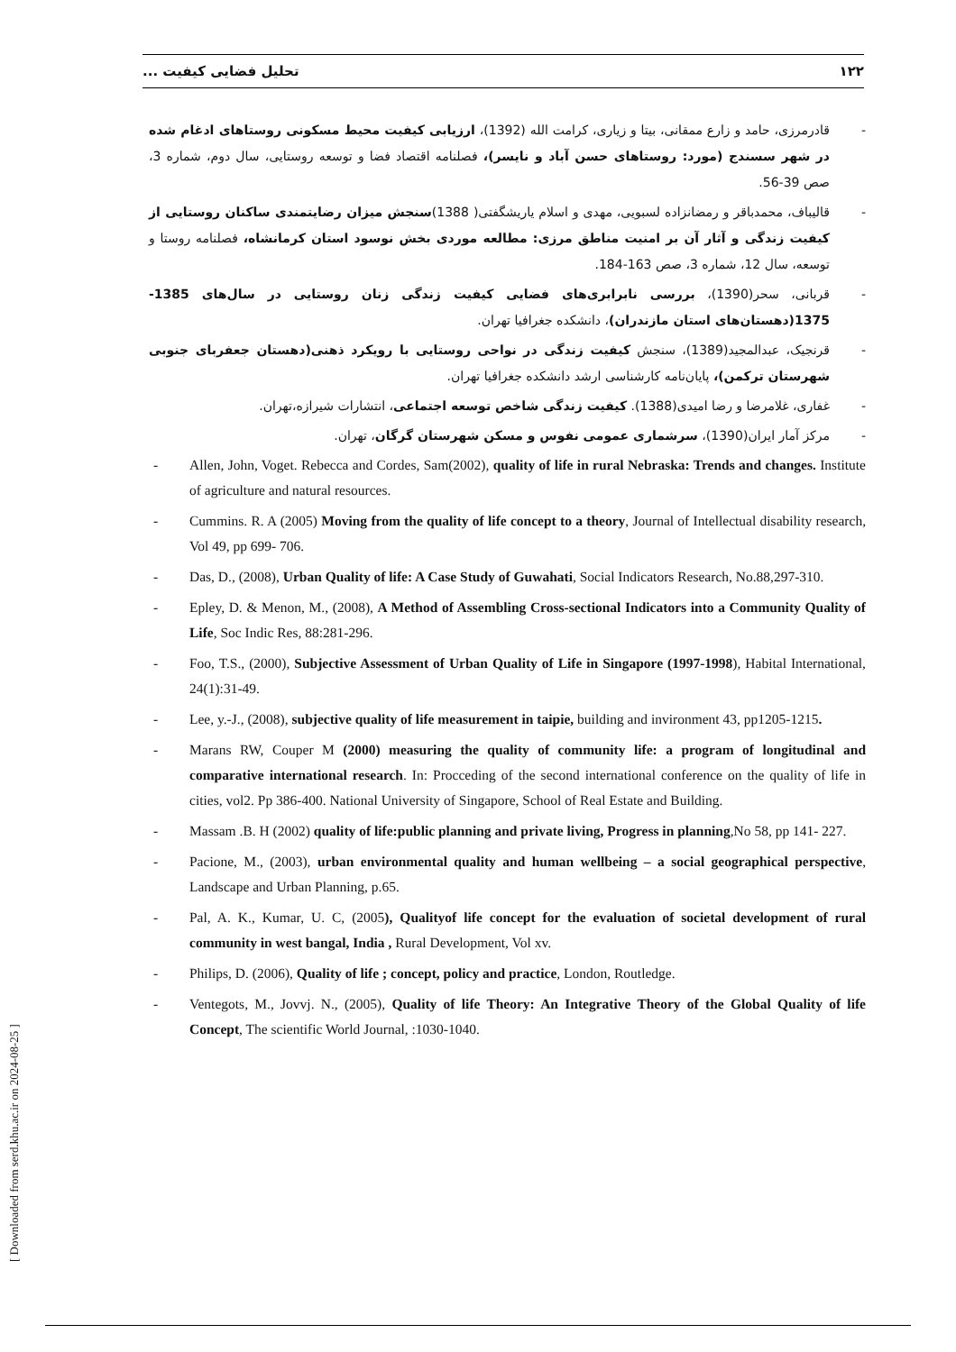۱۲۲ تحلیل فضایی کیفیت ...
- قادرمرزی، حامد و زارع ممقانی، بیتا و زیاری، کرامت الله (1392)، ارزیابی کیفیت محیط مسکونی روستاهای ادغام شده در شهر سسندج (مورد: روستاهای حسن آباد و نایسر)، فصلنامه اقتصاد فضا و توسعه روستایی، سال دوم، شماره 3، صص 39-56.
- قالیباف، محمدباقر و رمضانزاده لسبویی، مهدی و اسلام یاریشگفتی( 1388)سنجش میزان رضایتمندی ساکنان روستایی از کیفیت زندگی و آثار آن بر امنیت مناطق مرزی: مطالعه موردی بخش نوسود استان کرمانشاه، فصلنامه روستا و توسعه، سال 12، شماره 3، صص 163-184.
- قربانی، سحر(1390)، بررسی نابرابری‌های فضایی کیفیت زندگی زنان روستایی در سال‌های 1385-1375(دهستان‌های استان مازندران)، دانشکده جغرافیا تهران.
- قرنجیک، عبدالمجید(1389)، سنجش کیفیت زندگی در نواحی روستایی با رویکرد ذهنی(دهستان جعفربای جنوبی شهرستان ترکمن)، پایان‌نامه کارشناسی ارشد دانشکده جغرافیا تهران.
- غفاری، غلامرضا و رضا امیدی(1388). کیفیت زندگی شاخص توسعه اجتماعی، انتشارات شیرازه،تهران.
- مرکز آمار ایران(1390)، سرشماری عمومی نفوس و مسکن شهرستان گرگان، تهران.
- Allen, John, Voget. Rebecca and Cordes, Sam(2002), quality of life in rural Nebraska: Trends and changes. Institute of agriculture and natural resources.
- Cummins. R. A (2005) Moving from the quality of life concept to a theory, Journal of Intellectual disability research, Vol 49, pp 699- 706.
- Das, D., (2008), Urban Quality of life: A Case Study of Guwahati, Social Indicators Research, No.88,297-310.
- Epley, D. & Menon, M., (2008), A Method of Assembling Cross-sectional Indicators into a Community Quality of Life, Soc Indic Res, 88:281-296.
- Foo, T.S., (2000), Subjective Assessment of Urban Quality of Life in Singapore (1997-1998), Habital International, 24(1):31-49.
- Lee, y.-J., (2008), subjective quality of life measurement in taipie, building and invironment 43, pp1205-1215.
- Marans RW, Couper M (2000) measuring the quality of community life: a program of longitudinal and comparative international research. In: Procceding of the second international conference on the quality of life in cities, vol2. Pp 386-400. National University of Singapore, School of Real Estate and Building.
- Massam .B. H (2002) quality of life:public planning and private living, Progress in planning,No 58, pp 141- 227.
- Pacione, M., (2003), urban environmental quality and human wellbeing – a social geographical perspective, Landscape and Urban Planning, p.65.
- Pal, A. K., Kumar, U. C, (2005), Qualityof life concept for the evaluation of societal development of rural community in west bangal, India , Rural Development, Vol xv.
- Philips, D. (2006), Quality of life ; concept, policy and practice, London, Routledge.
- Ventegots, M., Jovvj. N., (2005), Quality of life Theory: An Integrative Theory of the Global Quality of life Concept, The scientific World Journal, :1030-1040.
[ Downloaded from serd.khu.ac.ir on 2024-08-25 ]